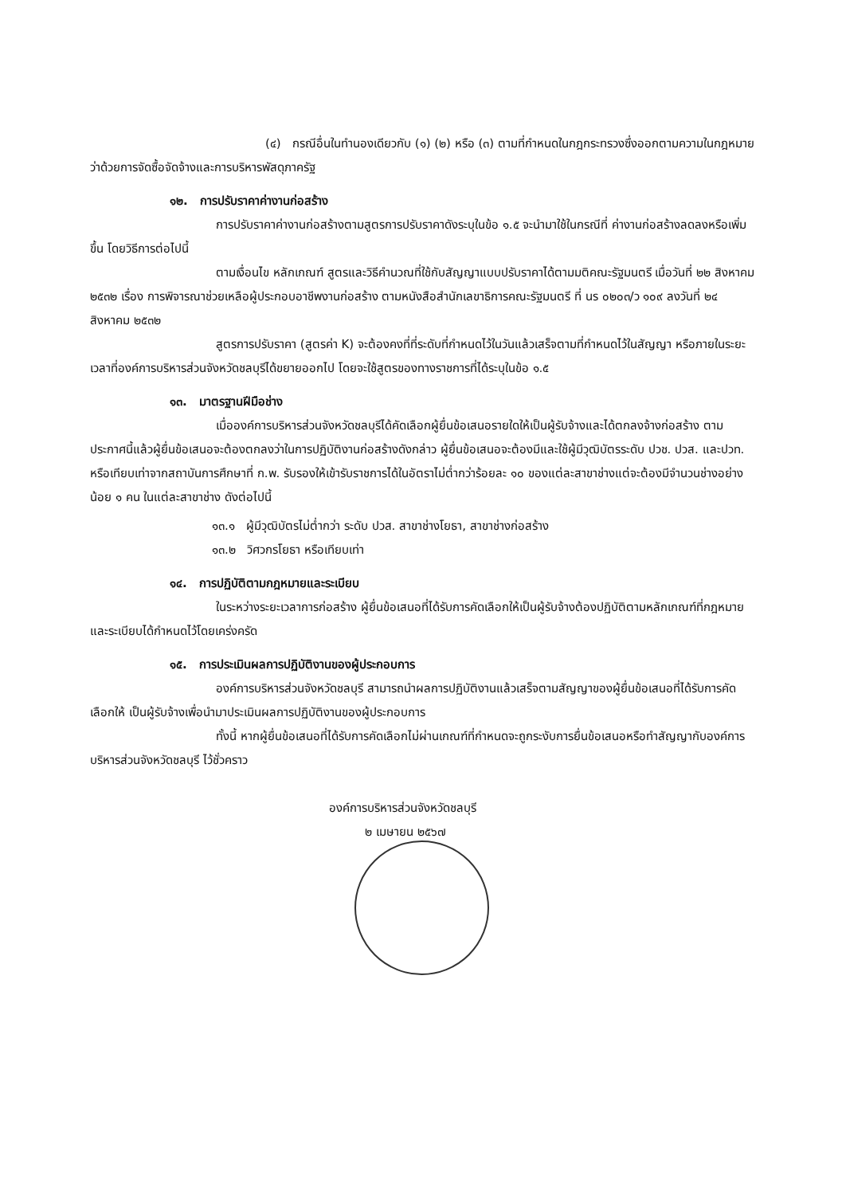(๔) กรณีอื่นในทำนองเดียวกับ (๑) (๒) หรือ (๓) ตามที่กำหนดในกฎกระทรวงซึ่งออกตามความในกฎหมายว่าด้วยการจัดซื้อจัดจ้างและการบริหารพัสดุภาครัฐ
๑๒. การปรับราคาค่างานก่อสร้าง
การปรับราคาค่างานก่อสร้างตามสูตรการปรับราคาดังระบุในข้อ ๑.๕ จะนำมาใช้ในกรณีที่ ค่างานก่อสร้างลดลงหรือเพิ่มขึ้น โดยวิธีการต่อไปนี้
ตามเงื่อนไข หลักเกณฑ์ สูตรและวิธีคำนวณที่ใช้กับสัญญาแบบปรับราคาได้ตามมติคณะรัฐมนตรี เมื่อวันที่ ๒๒ สิงหาคม ๒๕๓๒ เรื่อง การพิจารณาช่วยเหลือผู้ประกอบอาชีพงานก่อสร้าง ตามหนังสือสำนักเลขาธิการคณะรัฐมนตรี ที่ นร ๐๒๐๓/ว ๑๐๙ ลงวันที่ ๒๔ สิงหาคม ๒๕๓๒
สูตรการปรับราคา (สูตรค่า K) จะต้องคงที่ที่ระดับที่กำหนดไว้ในวันแล้วเสร็จตามที่กำหนดไว้ในสัญญา หรือภายในระยะเวลาที่องค์การบริหารส่วนจังหวัดชลบุรีได้ขยายออกไป โดยจะใช้สูตรของทางราชการที่ได้ระบุในข้อ ๑.๕
๑๓. มาตรฐานฝีมือช่าง
เมื่อองค์การบริหารส่วนจังหวัดชลบุรีได้คัดเลือกผู้ยื่นข้อเสนอรายใดให้เป็นผู้รับจ้างและได้ตกลงจ้างก่อสร้าง ตามประกาศนี้แล้วผู้ยื่นข้อเสนอจะต้องตกลงว่าในการปฏิบัติงานก่อสร้างดังกล่าว ผู้ยื่นข้อเสนอจะต้องมีและใช้ผู้มีวุฒิบัตรระดับ ปวช. ปวส. และปวท. หรือเทียบเท่าจากสถาบันการศึกษาที่ ก.พ. รับรองให้เข้ารับราชการได้ในอัตราไม่ต่ำกว่าร้อยละ ๑๐ ของแต่ละสาขาช่างแต่จะต้องมีจำนวนช่างอย่างน้อย ๑ คน ในแต่ละสาขาช่าง ดังต่อไปนี้
๑๓.๑ ผู้มีวุฒิบัตรไม่ต่ำกว่า ระดับ ปวส. สาขาช่างโยธา, สาขาช่างก่อสร้าง
๑๓.๒ วิศวกรโยธา หรือเทียบเท่า
๑๔. การปฏิบัติตามกฎหมายและระเบียบ
ในระหว่างระยะเวลาการก่อสร้าง ผู้ยื่นข้อเสนอที่ได้รับการคัดเลือกให้เป็นผู้รับจ้างต้องปฏิบัติตามหลักเกณฑ์ที่กฎหมายและระเบียบได้กำหนดไว้โดยเคร่งครัด
๑๕. การประเมินผลการปฏิบัติงานของผู้ประกอบการ
องค์การบริหารส่วนจังหวัดชลบุรี สามารถนำผลการปฏิบัติงานแล้วเสร็จตามสัญญาของผู้ยื่นข้อเสนอที่ได้รับการคัดเลือกให้ เป็นผู้รับจ้างเพื่อนำมาประเมินผลการปฏิบัติงานของผู้ประกอบการ
ทั้งนี้ หากผู้ยื่นข้อเสนอที่ได้รับการคัดเลือกไม่ผ่านเกณฑ์ที่กำหนดจะถูกระงับการยื่นข้อเสนอหรือทำสัญญากับองค์การบริหารส่วนจังหวัดชลบุรี ไว้ชั่วคราว
องค์การบริหารส่วนจังหวัดชลบุรี
๒ เมษายน ๒๕๖๗